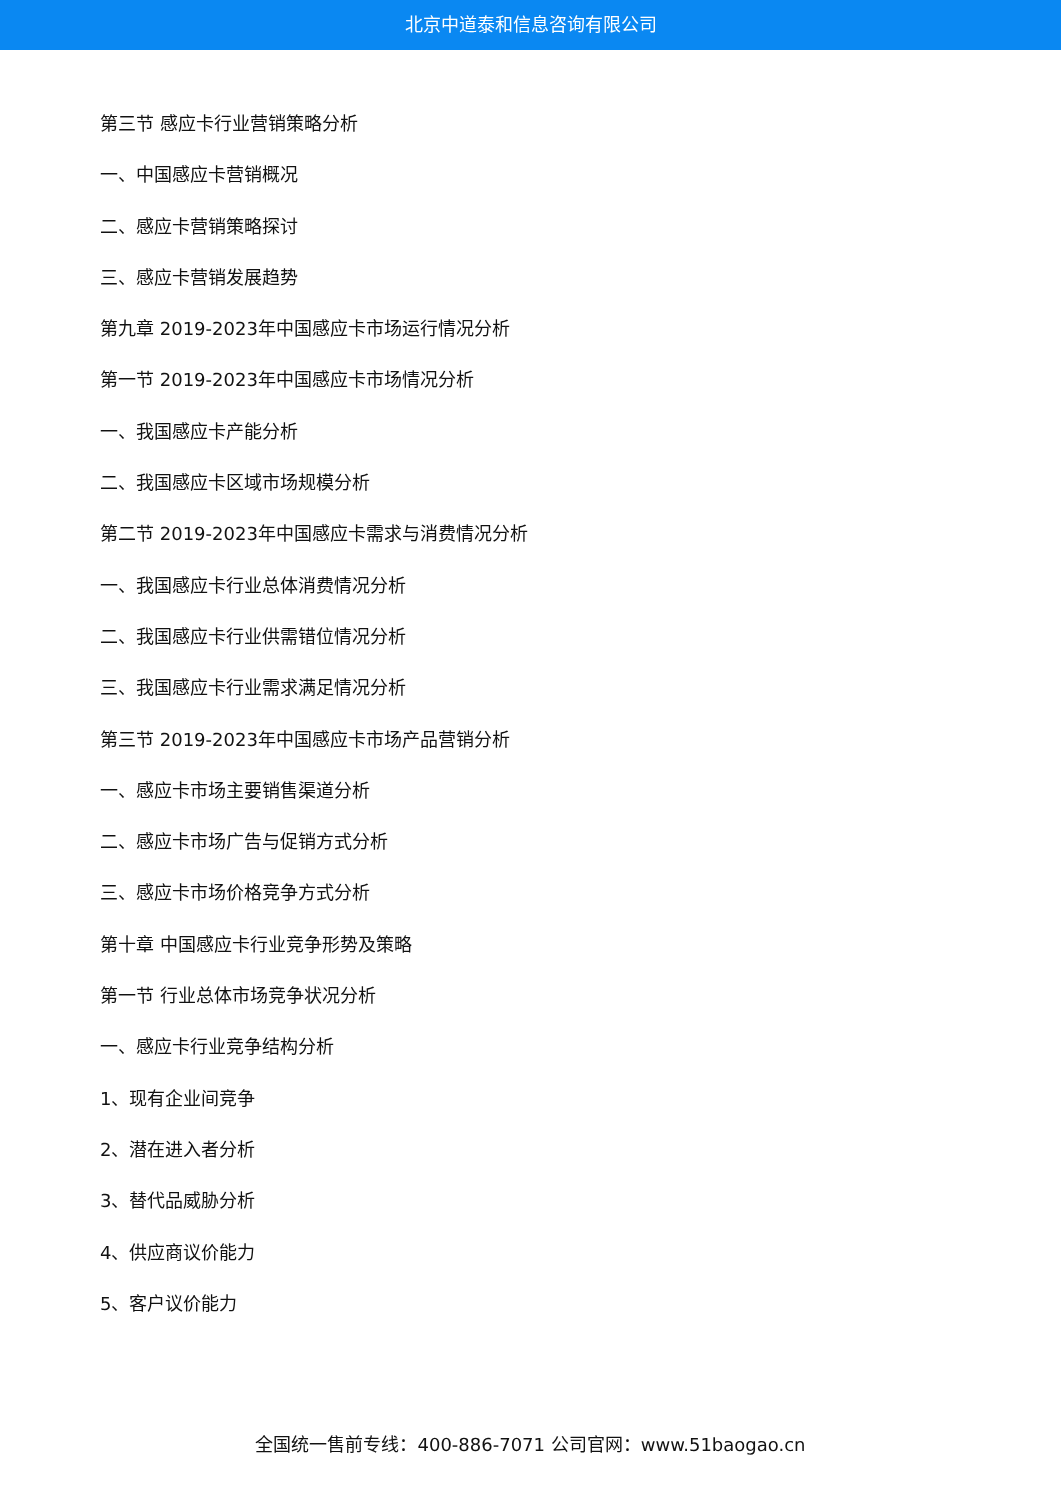北京中道泰和信息咨询有限公司
第三节 感应卡行业营销策略分析
一、中国感应卡营销概况
二、感应卡营销策略探讨
三、感应卡营销发展趋势
第九章 2019-2023年中国感应卡市场运行情况分析
第一节 2019-2023年中国感应卡市场情况分析
一、我国感应卡产能分析
二、我国感应卡区域市场规模分析
第二节 2019-2023年中国感应卡需求与消费情况分析
一、我国感应卡行业总体消费情况分析
二、我国感应卡行业供需错位情况分析
三、我国感应卡行业需求满足情况分析
第三节 2019-2023年中国感应卡市场产品营销分析
一、感应卡市场主要销售渠道分析
二、感应卡市场广告与促销方式分析
三、感应卡市场价格竞争方式分析
第十章 中国感应卡行业竞争形势及策略
第一节 行业总体市场竞争状况分析
一、感应卡行业竞争结构分析
1、现有企业间竞争
2、潜在进入者分析
3、替代品威胁分析
4、供应商议价能力
5、客户议价能力
全国统一售前专线：400-886-7071 公司官网：www.51baogao.cn